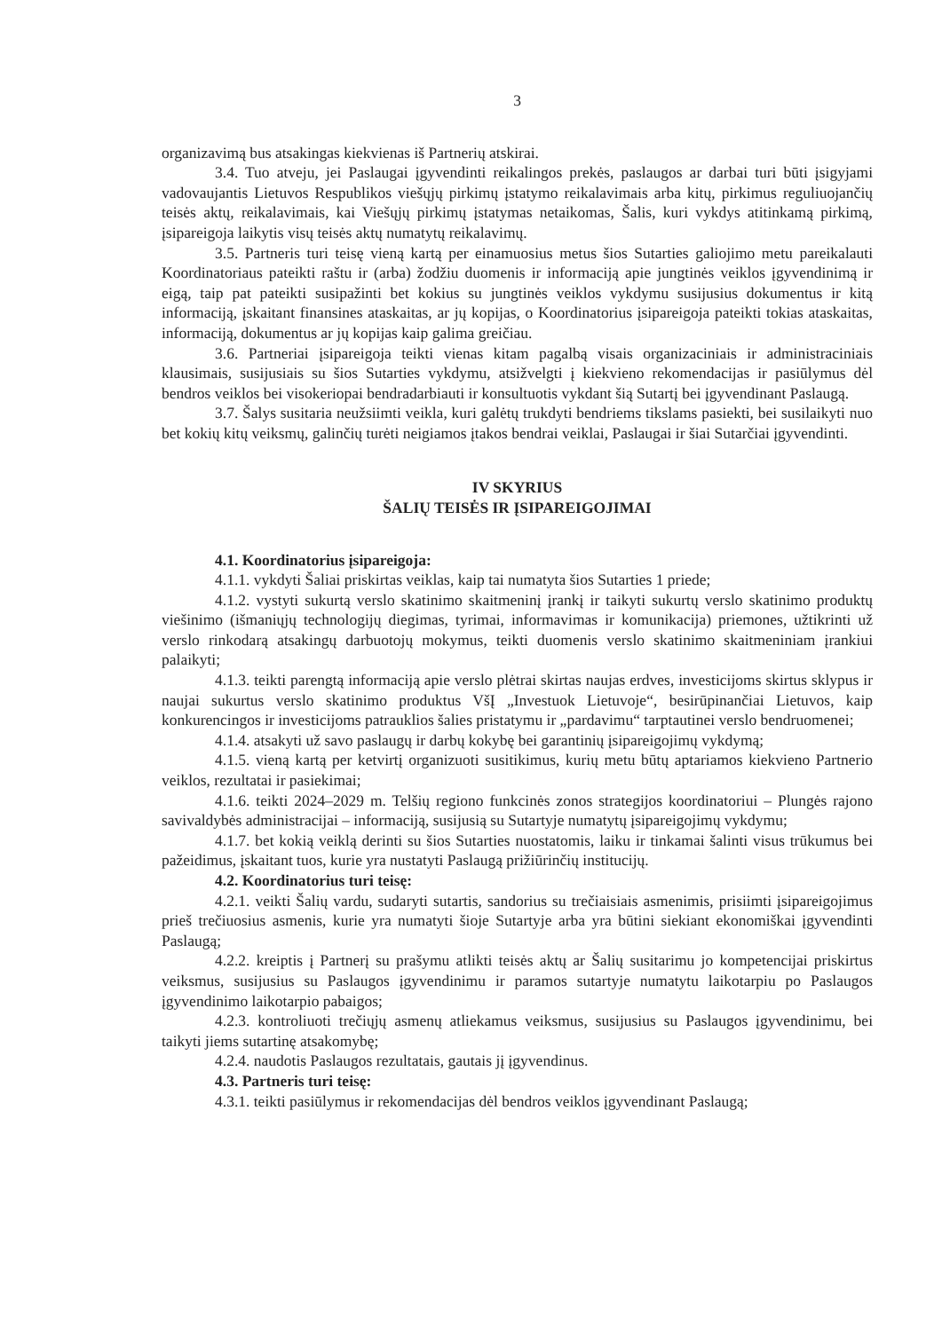3
organizavimą bus atsakingas kiekvienas iš Partnerių atskirai.
3.4. Tuo atveju, jei Paslaugai įgyvendinti reikalingos prekės, paslaugos ar darbai turi būti įsigyjami vadovaujantis Lietuvos Respublikos viešųjų pirkimų įstatymo reikalavimais arba kitų, pirkimus reguliuojančių teisės aktų, reikalavimais, kai Viešųjų pirkimų įstatymas netaikomas, Šalis, kuri vykdys atitinkamą pirkimą, įsipareigoja laikytis visų teisės aktų numatytų reikalavimų.
3.5. Partneris turi teisę vieną kartą per einamuosius metus šios Sutarties galiojimo metu pareikalauti Koordinatoriaus pateikti raštu ir (arba) žodžiu duomenis ir informaciją apie jungtinės veiklos įgyvendinimą ir eigą, taip pat pateikti susipažinti bet kokius su jungtinės veiklos vykdymu susijusius dokumentus ir kitą informaciją, įskaitant finansines ataskaitas, ar jų kopijas, o Koordinatorius įsipareigoja pateikti tokias ataskaitas, informaciją, dokumentus ar jų kopijas kaip galima greičiau.
3.6. Partneriai įsipareigoja teikti vienas kitam pagalbą visais organizaciniais ir administraciniais klausimais, susijusiais su šios Sutarties vykdymu, atsižvelgti į kiekvieno rekomendacijas ir pasiūlymus dėl bendros veiklos bei visokeriopai bendradarbiauti ir konsultuotis vykdant šią Sutartį bei įgyvendinant Paslaugą.
3.7. Šalys susitaria neužsiimti veikla, kuri galėtų trukdyti bendriems tikslams pasiekti, bei susilaikyti nuo bet kokių kitų veiksmų, galinčių turėti neigiamos įtakos bendrai veiklai, Paslaugai ir šiai Sutarčiai įgyvendinti.
IV SKYRIUS
ŠALIŲ TEISĖS IR ĮSIPAREIGOJIMAI
4.1. Koordinatorius įsipareigoja:
4.1.1. vykdyti Šaliai priskirtas veiklas, kaip tai numatyta šios Sutarties 1 priede;
4.1.2. vystyti sukurtą verslo skatinimo skaitmeninį įrankį ir taikyti sukurtų verslo skatinimo produktų viešinimo (išmaniųjų technologijų diegimas, tyrimai, informavimas ir komunikacija) priemones, užtikrinti už verslo rinkodarą atsakingų darbuotojų mokymus, teikti duomenis verslo skatinimo skaitmeniniam įrankiui palaikyti;
4.1.3. teikti parengtą informaciją apie verslo plėtrai skirtas naujas erdves, investicijoms skirtus sklypus ir naujai sukurtus verslo skatinimo produktus VšĮ „Investuok Lietuvoje“, besirūpinančiai Lietuvos, kaip konkurencingos ir investicijoms patrauklios šalies pristatymu ir „pardavimu“ tarptautinei verslo bendruomenei;
4.1.4. atsakyti už savo paslaugų ir darbų kokybę bei garantinių įsipareigojimų vykdymą;
4.1.5. vieną kartą per ketvirtį organizuoti susitikimus, kurių metu būtų aptariamos kiekvieno Partnerio veiklos, rezultatai ir pasiekimai;
4.1.6. teikti 2024–2029 m. Telšių regiono funkcinės zonos strategijos koordinatoriui – Plungės rajono savivaldybės administracijai – informaciją, susijusią su Sutartyje numatytų įsipareigojimų vykdymu;
4.1.7. bet kokią veiklą derinti su šios Sutarties nuostatomis, laiku ir tinkamai šalinti visus trūkumus bei pažeidimus, įskaitant tuos, kurie yra nustatyti Paslaugą prižiūrinčių institucijų.
4.2. Koordinatorius turi teisę:
4.2.1. veikti Šalių vardu, sudaryti sutartis, sandorius su trečiaisiais asmenimis, prisiimti įsipareigojimus prieš trečiuosius asmenis, kurie yra numatyti šioje Sutartyje arba yra būtini siekiant ekonomiškai įgyvendinti Paslaugą;
4.2.2. kreiptis į Partnerį su prašymu atlikti teisės aktų ar Šalių susitarimu jo kompetencijai priskirtus veiksmus, susijusius su Paslaugos įgyvendinimu ir paramos sutartyje numatytu laikotarpiu po Paslaugos įgyvendinimo laikotarpio pabaigos;
4.2.3. kontroliuoti trečiųjų asmenų atliekamus veiksmus, susijusius su Paslaugos įgyvendinimu, bei taikyti jiems sutartinę atsakomybę;
4.2.4. naudotis Paslaugos rezultatais, gautais jį įgyvendinus.
4.3. Partneris turi teisę:
4.3.1. teikti pasiūlymus ir rekomendacijas dėl bendros veiklos įgyvendinant Paslaugą;